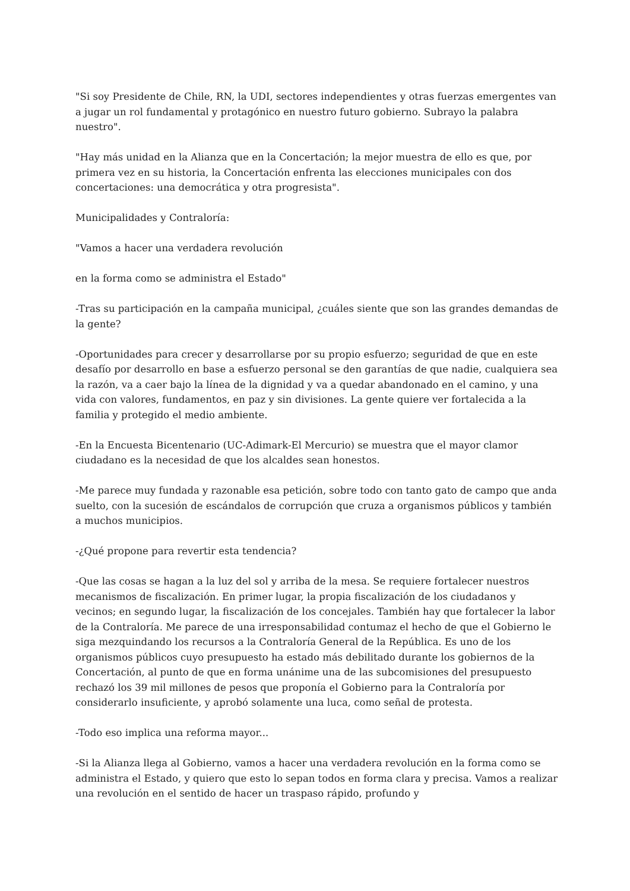"Si soy Presidente de Chile, RN, la UDI, sectores independientes y otras fuerzas emergentes van a jugar un rol fundamental y protagónico en nuestro futuro gobierno. Subrayo la palabra nuestro".
"Hay más unidad en la Alianza que en la Concertación; la mejor muestra de ello es que, por primera vez en su historia, la Concertación enfrenta las elecciones municipales con dos concertaciones: una democrática y otra progresista".
Municipalidades y Contraloría:
"Vamos a hacer una verdadera revolución
en la forma como se administra el Estado"
-Tras su participación en la campaña municipal, ¿cuáles siente que son las grandes demandas de la gente?
-Oportunidades para crecer y desarrollarse por su propio esfuerzo; seguridad de que en este desafío por desarrollo en base a esfuerzo personal se den garantías de que nadie, cualquiera sea la razón, va a caer bajo la línea de la dignidad y va a quedar abandonado en el camino, y una vida con valores, fundamentos, en paz y sin divisiones. La gente quiere ver fortalecida a la familia y protegido el medio ambiente.
-En la Encuesta Bicentenario (UC-Adimark-El Mercurio) se muestra que el mayor clamor ciudadano es la necesidad de que los alcaldes sean honestos.
-Me parece muy fundada y razonable esa petición, sobre todo con tanto gato de campo que anda suelto, con la sucesión de escándalos de corrupción que cruza a organismos públicos y también a muchos municipios.
-¿Qué propone para revertir esta tendencia?
-Que las cosas se hagan a la luz del sol y arriba de la mesa. Se requiere fortalecer nuestros mecanismos de fiscalización. En primer lugar, la propia fiscalización de los ciudadanos y vecinos; en segundo lugar, la fiscalización de los concejales. También hay que fortalecer la labor de la Contraloría. Me parece de una irresponsabilidad contumaz el hecho de que el Gobierno le siga mezquindando los recursos a la Contraloría General de la República. Es uno de los organismos públicos cuyo presupuesto ha estado más debilitado durante los gobiernos de la Concertación, al punto de que en forma unánime una de las subcomisiones del presupuesto rechazó los 39 mil millones de pesos que proponía el Gobierno para la Contraloría por considerarlo insuficiente, y aprobó solamente una luca, como señal de protesta.
-Todo eso implica una reforma mayor...
-Si la Alianza llega al Gobierno, vamos a hacer una verdadera revolución en la forma como se administra el Estado, y quiero que esto lo sepan todos en forma clara y precisa. Vamos a realizar una revolución en el sentido de hacer un traspaso rápido, profundo y